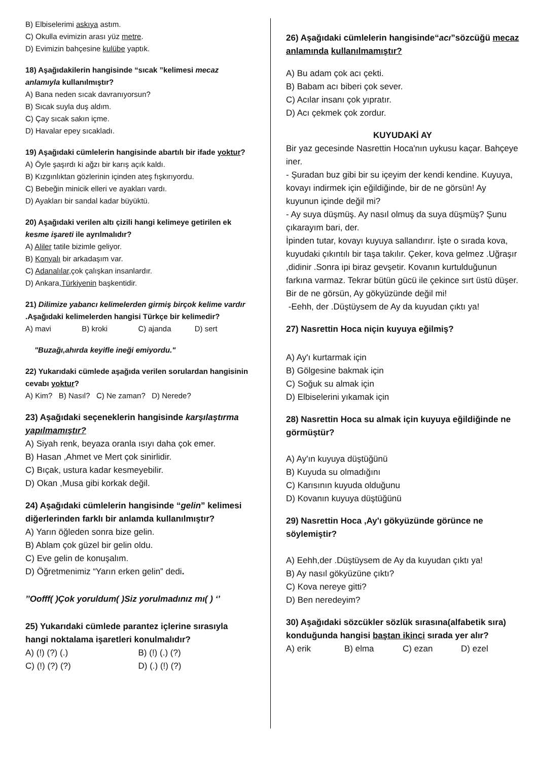B) Elbiselerimi askıya astım.
C) Okulla evimizin arası yüz metre.
D) Evimizin bahçesine kulübe yaptık.
18) Aşağıdakilerin hangisinde “sıcak ”kelimesi mecaz anlamıyla kullanılmıştır?
A) Bana neden sıcak davranıyorsun?
B) Sıcak suyla duş aldım.
C) Çay sıcak sakın içme.
D) Havalar epey sıcakladı.
19) Aşağıdaki cümlelerin hangisinde abartılı bir ifade yoktur?
A) Öyle şaşırdı ki ağzı bir karış açık kaldı.
B) Kızgınlıktan gözlerinin içinden ateş fışkırıyordu.
C) Bebeğin minicik elleri ve ayakları vardı.
D) Ayakları bir sandal kadar büyüktü.
20) Aşağıdaki verilen altı çizili hangi kelimeye getirilen ek kesme işareti ile ayrılmalıdır?
A) Aliler tatile bizimle geliyor.
B) Konyalı bir arkadaşım var.
C) Adanalılar,çok çalışkan insanlardır.
D) Ankara,Türkiyenin başkentidir.
21) Dilimize yabancı kelimelerden girmiş birçok kelime vardır .Aşağıdaki kelimelerden hangisi Türkçe bir kelimedir?
A) mavi B) kroki C) ajanda D) sert
"Buzağı,ahırda keyifle ineği emiyordu."
22) Yukarıdaki cümlede aşağıda verilen sorulardan hangisinin cevabı yoktur?
A) Kim? B) Nasıl? C) Ne zaman? D) Nerede?
23) Aşağıdaki seçeneklerin hangisinde karşılaştırma yapılmamıştır?
A) Siyah renk, beyaza oranla ısıyı daha çok emer.
B) Hasan ,Ahmet ve Mert çok sinirlidir.
C) Bıçak, ustura kadar kesmeyebilir.
D) Okan ,Musa gibi korkak değil.
24) Aşağıdaki cümlelerin hangisinde “gelin” kelimesi diğerlerinden farklı bir anlamda kullanılmıştır?
A) Yarın öğleden sonra bize gelin.
B) Ablam çok güzel bir gelin oldu.
C) Eve gelin de konuşalım.
D) Öğretmenimiz “Yarın erken gelin” dedi.
’’Oofff( )Çok yoruldum( )Siz yorulmadınız mı( ) ‘’
25) Yukarıdaki cümlede parantez içlerine sırasıyla hangi noktalama işaretleri konulmalıdır?
A) (!) (?) (.) B) (!) (.) (?)
C) (!) (?) (?) D) (.) (!) (?)
26) Aşağıdaki cümlelerin hangisinde“acı”sözcüğü mecaz anlamında kullanılmamıştır?
A) Bu adam çok acı çekti.
B) Babam acı biberi çok sever.
C) Acılar insanı çok yıpratır.
D) Acı çekmek çok zordur.
KUYUDAKİ AY
Bir yaz gecesinde Nasrettin Hoca'nın uykusu kaçar. Bahçeye iner.
- Şuradan buz gibi bir su içeyim der kendi kendine. Kuyuya, kovayı indirmek için eğildiğinde, bir de ne görsün! Ay kuyunun içinde değil mi?
- Ay suya düşmüş. Ay nasıl olmuş da suya düşmüş? Şunu çıkarayım bari, der.
İpinden tutar, kovayı kuyuya sallandırır. İşte o sırada kova, kuyudaki çıkıntılı bir taşa takılır. Çeker, kova gelmez .Uğraşır ,didinir .Sonra ipi biraz gevşetir. Kovanın kurtulduğunun farkına varmaz. Tekrar bütün gücü ile çekince sırt üstü düşer. Bir de ne görsün, Ay gökyüzünde değil mi!
-Eehh, der .Düştüysem de Ay da kuyudan çıktı ya!
27) Nasrettin Hoca niçin kuyuya eğilmiş?
A) Ay'ı kurtarmak için
B) Gölgesine bakmak için
C) Soğuk su almak için
D) Elbiselerini yıkamak için
28) Nasrettin Hoca su almak için kuyuya eğildiğinde ne görmüştür?
A) Ay'ın kuyuya düştüğünü
B) Kuyuda su olmadığını
C) Karısının kuyuda olduğunu
D) Kovanın kuyuya düştüğünü
29) Nasrettin Hoca ,Ay'ı gökyüzünde görünce ne söylemiştir?
A) Eehh,der .Düştüysem de Ay da kuyudan çıktı ya!
B) Ay nasıl gökyüzüne çıktı?
C) Kova nereye gitti?
D) Ben neredeyim?
30) Aşağıdaki sözcükler sözlük sırasına(alfabetik sıra) konduğunda hangisi baştan ikinci sırada yer alır?
A) erik B) elma C) ezan D) ezel